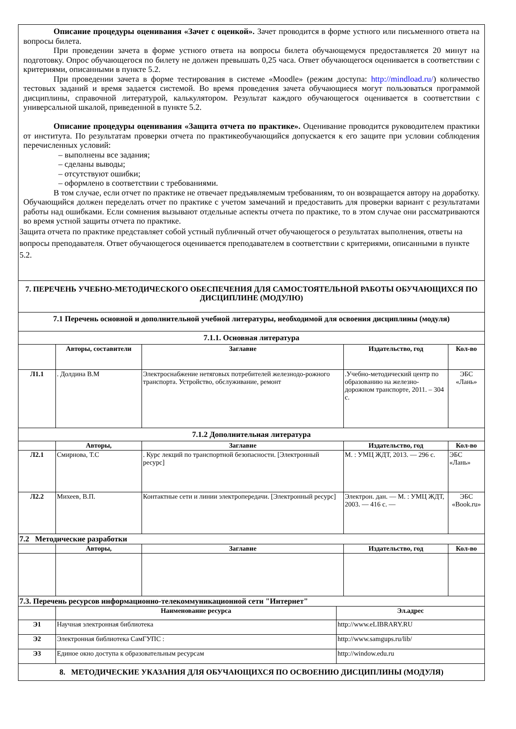| Описание процедуры оценивания «Зачет с оценкой». Зачет проводится в форме устного или письменного ответа на вопросы билета. При проведении зачета в форме устного ответа на вопросы билета обучающемуся предоставляется 20 минут на подготовку. Опрос обучающегося по билету не должен превышать 0,25 часа. Ответ обучающегося оценивается в соответствии с критериями, описанными в пункте 5.2. При проведении зачета в форме тестирования в системе «Moodle» (режим доступа: http://mindload.ru/ ) количество тестовых заданий и время задается системой. Во время проведения зачета обучающиеся могут пользоваться программой дисциплины, справочной литературой, калькулятором. Результат каждого обучающегося оценивается в соответствии с универсальной шкалой, приведенной в пункте 5.2. Описание процедуры оценивания «Защита отчета по практике». Оценивание проводится руководителем практики от института. По результатам проверки отчета по практикеобучающийся допускается к его защите при условии соблюдения перечисленных условий: – выполнены все задания; – сделаны выводы; – отсутствуют ошибки; – оформлено в соответствии с требованиями. В том случае, если отчет по практике не отвечает предъявляемым требованиям, то он возвращается автору на доработку. Обучающийся должен переделать отчет по практике с учетом замечаний и предоставить для проверки вариант с результатами работы над ошибками. Если сомнения вызывают отдельные аспекты отчета по практике, то в этом случае они рассматриваются во время устной защиты отчета по практике. Защита отчета по практике представляет собой устный публичный отчет обучающегося о результатах выполнения, ответы на вопросы преподавателя. Ответ обучающегося оценивается преподавателем в соответствии с критериями, описанными в пункте 5.2. | | | | |
| 7. ПЕРЕЧЕНЬ УЧЕБНО-МЕТОДИЧЕСКОГО ОБЕСПЕЧЕНИЯ ДЛЯ САМОСТОЯТЕЛЬНОЙ РАБОТЫ ОБУЧАЮЩИХСЯ ПО ДИСЦИПЛИНЕ (МОДУЛЮ) | | | | |
| 7.1 Перечень основной и дополнительной учебной литературы, необходимой для освоения дисциплины (модуля) | | | | |
| 7.1.1. Основная литература | | | | |
| | Авторы, составители | Заглавие | Издательство, год | Кол-во |
| Л1.1 | . Долдина В.М | Электроснабжение нетяговых потребителей железнодо-рожного транспорта. Устройство, обслуживание, ремонт | .Учебно-методический центр по образованию на железно-дорожном транспорте, 2011. – 304 с. | ЭБС «Лань» |
| 7.1.2 Дополнительная литература | | | | |
| | Авторы, | Заглавие | Издательство, год | Кол-во |
| Л2.1 | Смирнова, Т.С | . Курс лекций по транспортной безопасности. [Электронный ресурс] | М. : УМЦ ЖДТ, 2013. — 296 с. | ЭБС «Лань» |
| Л2.2 | Михеев, В.П. | Контактные сети и линии электропередачи. [Электронный ресурс] | Электрон. дан. — М. : УМЦ ЖДТ, 2003. — 416 с. — | ЭБС «Book.ru» |
| 7.2 Методические разработки | | | | |
| | Авторы, | Заглавие | Издательство, год | Кол-во |
| 7.3. Перечень ресурсов информационно-телекоммуникационной сети "Интернет" | | |
| | Наименование ресурса | Эл.адрес |
| Э1 | Научная электронная библиотека | http://www.eLIBRARY.RU |
| Э2 | Электронная библиотека СамГУПС : | http://www.samgups.ru/lib/ |
| Э3 | Единое окно доступа к образовательным ресурсам | http://window.edu.ru |
| 8. МЕТОДИЧЕСКИЕ УКАЗАНИЯ ДЛЯ ОБУЧАЮЩИХСЯ ПО ОСВОЕНИЮ ДИСЦИПЛИНЫ (МОДУЛЯ) | | |